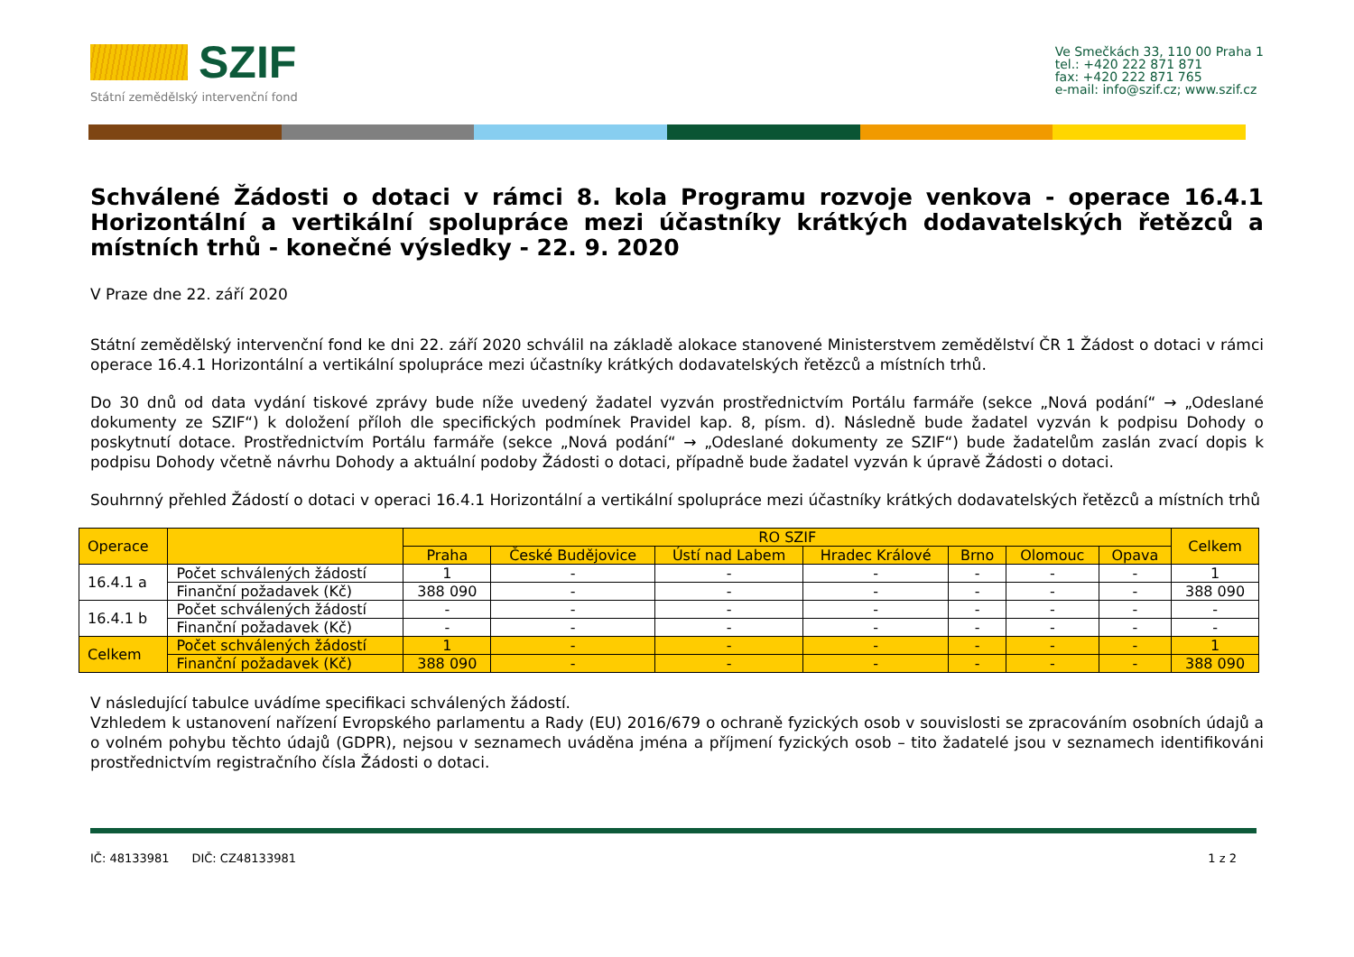SZIF
Státní zemědělský intervenční fond
Ve Smečkách 33, 110 00 Praha 1
tel.: +420 222 871 871
fax: +420 222 871 765
e-mail: info@szif.cz; www.szif.cz
Schválené Žádosti o dotaci v rámci 8. kola Programu rozvoje venkova - operace 16.4.1 Horizontální a vertikální spolupráce mezi účastníky krátkých dodavatelských řetězců a místních trhů - konečné výsledky - 22. 9. 2020
V Praze dne 22. září 2020
Státní zemědělský intervenční fond ke dni 22. září 2020 schválil na základě alokace stanovené Ministerstvem zemědělství ČR 1 Žádost o dotaci v rámci operace 16.4.1 Horizontální a vertikální spolupráce mezi účastníky krátkých dodavatelských řetězců a místních trhů.
Do 30 dnů od data vydání tiskové zprávy bude níže uvedený žadatel vyzván prostřednictvím Portálu farmáře (sekce „Nová podání“ → „Odeslané dokumenty ze SZIF“) k doložení příloh dle specifických podmínek Pravidel kap. 8, písm. d). Následně bude žadatel vyzván k podpisu Dohody o poskytnutí dotace. Prostřednictvím Portálu farmáře (sekce „Nová podání“ → „Odeslané dokumenty ze SZIF“) bude žadatelům zaslán zvací dopis k podpisu Dohody včetně návrhu Dohody a aktuální podoby Žádosti o dotaci, případně bude žadatel vyzván k úpravě Žádosti o dotaci.
Souhrnný přehled Žádostí o dotaci v operaci 16.4.1 Horizontální a vertikální spolupráce mezi účastníky krátkých dodavatelských řetězců a místních trhů
| Operace | | RO SZIF | | | | | | | Celkem |
| --- | --- | --- | --- | --- | --- | --- | --- | --- | --- |
| | | Praha | České Budějovice | Ústí nad Labem | Hradec Králové | Brno | Olomouc | Opava | |
| 16.4.1 a | Počet schválených žádostí | 1 | - | - | - | - | - | - | 1 |
| | Finanční požadavek (Kč) | 388 090 | - | - | - | - | - | - | 388 090 |
| 16.4.1 b | Počet schválených žádostí | - | - | - | - | - | - | - | - |
| | Finanční požadavek (Kč) | - | - | - | - | - | - | - | - |
| Celkem | Počet schválených žádostí | 1 | - | - | - | - | - | - | 1 |
| | Finanční požadavek (Kč) | 388 090 | - | - | - | - | - | - | 388 090 |
V následující tabulce uvádíme specifikaci schválených žádostí.
Vzhledem k ustanovení nařízení Evropského parlamentu a Rady (EU) 2016/679 o ochraně fyzických osob v souvislosti se zpracováním osobních údajů a o volném pohybu těchto údajů (GDPR), nejsou v seznamech uváděna jména a příjmení fyzických osob – tito žadatelé jsou v seznamech identifikováni prostřednictvím registračního čísla Žádosti o dotaci.
IČ: 48133981 DIČ: CZ48133981 1 z 2